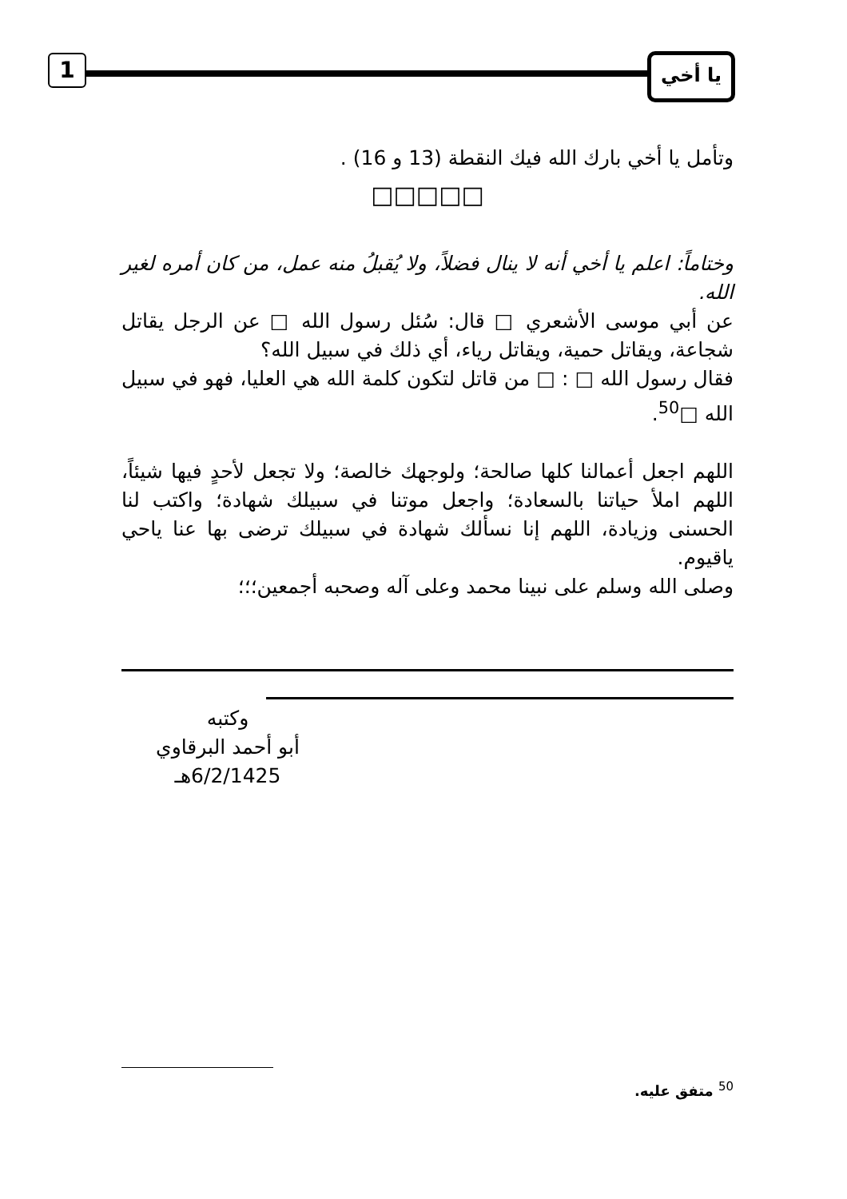1 يا أخي
وتأمل يا أخي بارك الله فيك النقطة (13 و 16) .
□□□□□
وختاماً: اعلم يا أخي أنه لا ينال فضلاً، ولا يُقبلُ منه عمل، من كان أمره لغير الله.
عن أبي موسى الأشعري □ قال: سُئل رسول الله □ عن الرجل يقاتل شجاعة، ويقاتل حمية، ويقاتل رياء، أي ذلك في سبيل الله؟
فقال رسول الله □ : □ من قاتل لتكون كلمة الله هي العليا، فهو في سبيل الله □<sup>50</sup>.
اللهم اجعل أعمالنا كلها صالحة؛ ولوجهك خالصة؛ ولا تجعل لأحدٍ فيها شيئاً، اللهم املأ حياتنا بالسعادة؛ واجعل موتنا في سبيلك شهادة؛ واكتب لنا الحسنى وزيادة، اللهم إنا نسألك شهادة في سبيلك ترضى بها عنا ياحي ياقيوم.
وصلى الله وسلم على نبينا محمد وعلى آله وصحبه أجمعين؛؛؛
وكتبه
أبو أحمد البرقاوي
6/2/1425هـ
<sup>50</sup> متفق عليه.